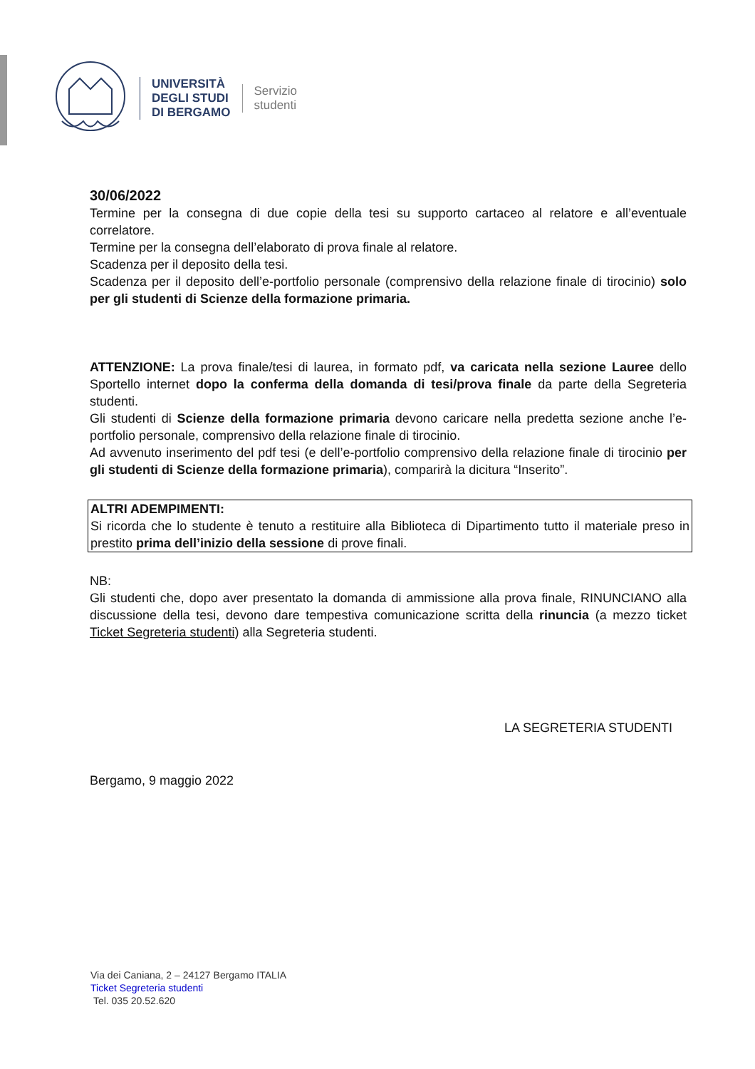UNIVERSITÀ
DEGLI STUDI
DI BERGAMO
Servizio
studenti
30/06/2022
Termine per la consegna di due copie della tesi su supporto cartaceo al relatore e all’eventuale correlatore.
Termine per la consegna dell’elaborato di prova finale al relatore.
Scadenza per il deposito della tesi.
Scadenza per il deposito dell’e-portfolio personale (comprensivo della relazione finale di tirocinio) solo per gli studenti di Scienze della formazione primaria.
ATTENZIONE: La prova finale/tesi di laurea, in formato pdf, va caricata nella sezione Lauree dello Sportello internet dopo la conferma della domanda di tesi/prova finale da parte della Segreteria studenti.
Gli studenti di Scienze della formazione primaria devono caricare nella predetta sezione anche l’e-portfolio personale, comprensivo della relazione finale di tirocinio.
Ad avvenuto inserimento del pdf tesi (e dell’e-portfolio comprensivo della relazione finale di tirocinio per gli studenti di Scienze della formazione primaria), comparirà la dicitura “Inserito”.
ALTRI ADEMPIMENTI:
Si ricorda che lo studente è tenuto a restituire alla Biblioteca di Dipartimento tutto il materiale preso in prestito prima dell’inizio della sessione di prove finali.
NB:
Gli studenti che, dopo aver presentato la domanda di ammissione alla prova finale, RINUNCIANO alla discussione della tesi, devono dare tempestiva comunicazione scritta della rinuncia (a mezzo ticket Ticket Segreteria studenti) alla Segreteria studenti.
LA SEGRETERIA STUDENTI
Bergamo, 9 maggio 2022
Via dei Caniana, 2 – 24127 Bergamo ITALIA
Ticket Segreteria studenti
Tel. 035 20.52.620